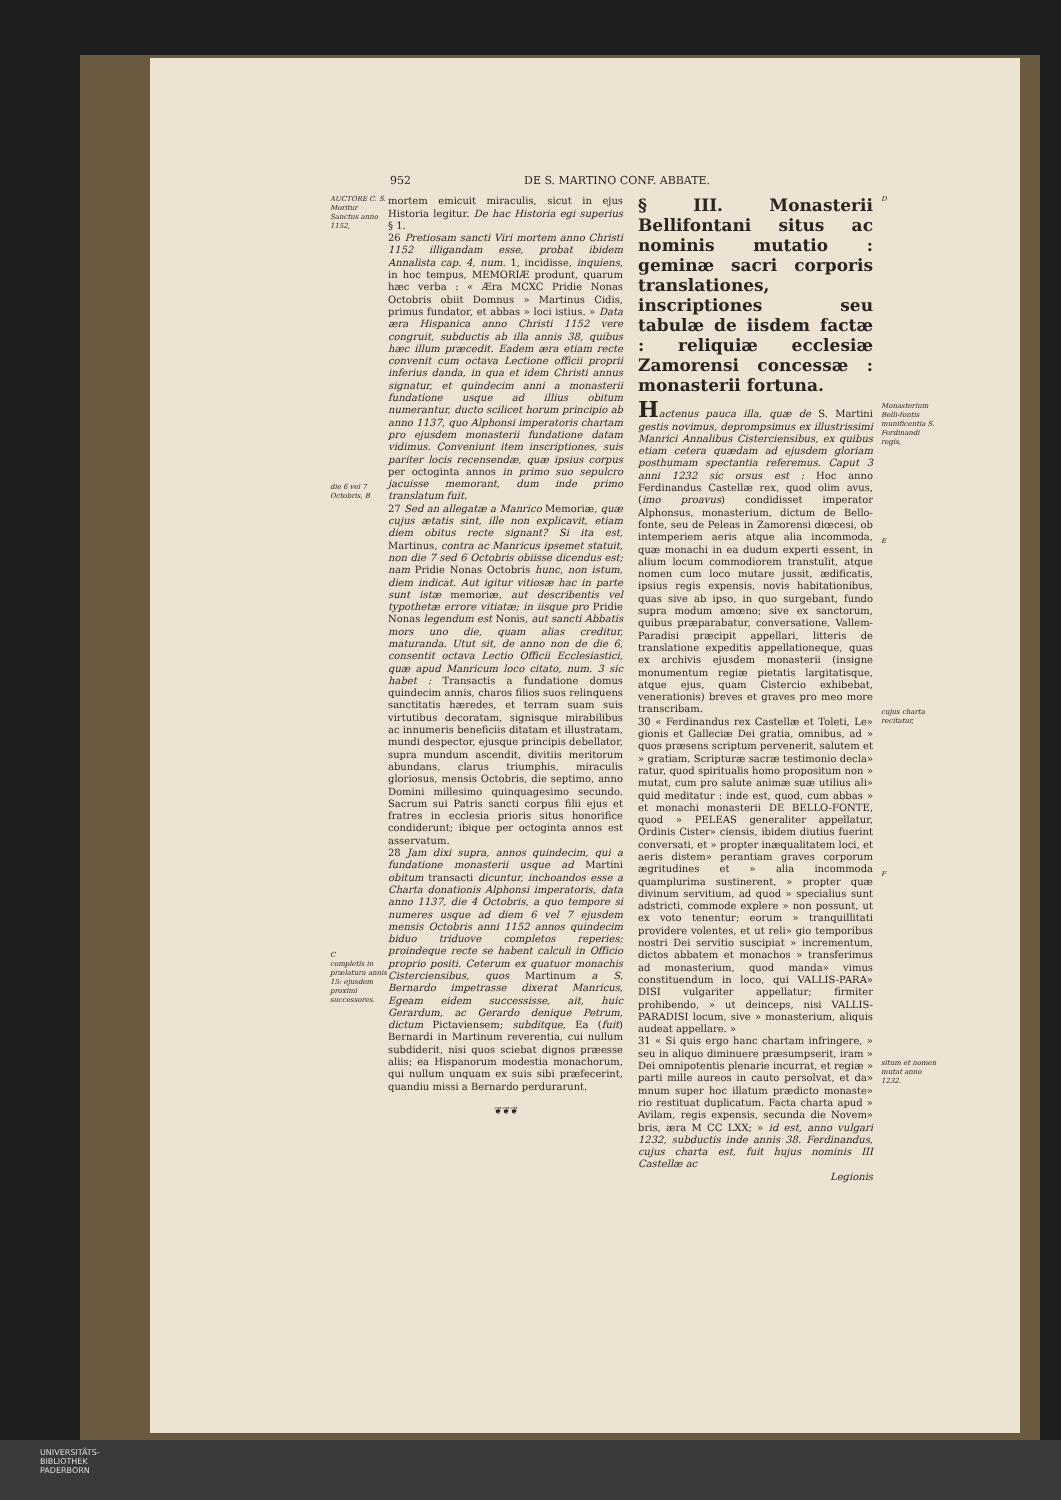952 DE S. MARTINO CONF. ABBATE.
AUCTORE C. S.
Moritur Sanctus anno 1152,
die 6 vel 7 Octobris, B
C
completis in prælatura annis 15: ejusdem proximi successores.
mortem emicuit miraculis, sicut in ejus Historia legitur. De hac Historia egi superius § 1.
26 Pretiosam sancti Viri mortem anno Christi 1152 illigandam esse, probat ibidem Annalista cap. 4, num. 1, incidisse, inquiens, in hoc tempus, MEMORIÆ produnt, quarum hæc verba : « Æra MCXC Pridie Nonas Octobris obiit Domnus » Martinus Cidis, primus fundator, et abbas » loci istius. » Data æra Hispanica anno Christi 1152 vere congruit, subductis ab illa annis 38, quibus hæc illum præcedit. Eadem æra etiam recte convenit cum octava Lectione officii proprii inferius danda, in qua et idem Christi annus signatur, et quindecim anni a monasterii fundatione usque ad illius obitum numerantur, ducto scilicet horum principio ab anno 1137, quo Alphonsi imperatoris chartam pro ejusdem monasterii fundatione datam vidimus. Conveniunt item inscriptiones, suis pariter locis recensendæ, quæ ipsius corpus per octoginta annos in primo suo sepulcro jacuisse memorant, dum inde primo translatum fuit.
27 Sed an allegatæ a Manrico Memoriæ, quæ cujus ætatis sint, ille non explicavit, etiam diem obitus recte signant? Si ita est, Martinus, contra ac Manricus ipsemet statuit, non die 7 sed 6 Octobris obiisse dicendus est; nam Pridie Nonas Octobris hunc, non istum, diem indicat. Aut igitur vitiosæ hac in parte sunt istæ memoriæ, aut describentis vel typothetæ errore vitiatæ; in iisque pro Pridie Nonas legendum est Nonis, aut sancti Abbatis mors uno die, quam alias creditur, maturanda. Utut sit, de anno non de die 6, consentit octava Lectio Officii Ecclesiastici, quæ apud Manricum loco citato, num. 3 sic habet : Transactis a fundatione domus quindecim annis, charos filios suos relinquens sanctitatis hæredes, et terram suam suis virtutibus decoratam, signisque mirabilibus ac innumeris beneficiis ditatam et illustratam, mundi despector, ejusque principis debellator, supra mundum ascendit, divitiis meritorum abundans, clarus triumphis, miraculis gloriosus, mensis Octobris, die septimo, anno Domini millesimo quinquagesimo secundo. Sacrum sui Patris sancti corpus filii ejus et fratres in ecclesia prioris situs honorifice condiderunt; ibique per octoginta annos est asservatum.
28 Jam dixi supra, annos quindecim, qui a fundatione monasterii usque ad Martini obitum transacti dicuntur, inchoandos esse a Charta donationis Alphonsi imperatoris, data anno 1137, die 4 Octobris, a quo tempore si numeres usque ad diem 6 vel 7 ejusdem mensis Octobris anni 1152 annos quindecim biduo triduove completos reperies; proindeque recte se habent calculi in Officio proprio positi. Ceterum ex quatuor monachis Cisterciensibus, quos Martinum a S. Bernardo impetrasse dixerat Manricus, Egeam eidem successisse, ait, huic Gerardum, ac Gerardo denique Petrum, dictum Pictaviensem; subditque, Ea (fuit) Bernardi in Martinum reverentia, cui nullum subdiderit, nisi quos sciebat dignos præesse aliis; ea Hispanorum modestia monachorum, qui nullum unquam ex suis sibi præfecerint, quandiu missi a Bernardo perdurarunt.
❦❦❦
§ III. Monasterii Bellifontani situs ac nominis mutatio : geminæ sacri corporis translationes, inscriptiones seu tabulæ de iisdem factæ : reliquiæ ecclesiæ Zamorensi concessæ : monasterii fortuna.
Hactenus pauca illa, quæ de S. Martini gestis novimus, deprompsimus ex illustrissimi Manrici Annalibus Cisterciensibus, ex quibus etiam cetera quædam ad ejusdem gloriam posthumam spectantia referemus. Caput 3 anni 1232 sic orsus est : Hoc anno Ferdinandus Castellæ rex, quod olim avus, (imo proavus) condidisset imperator Alphonsus, monasterium, dictum de Bello-fonte, seu de Peleas in Zamorensi diœcesi, ob intemperiem aeris atque alia incommoda, quæ monachi in ea dudum experti essent, in alium locum commodiorem transtulit, atque nomen cum loco mutare jussit, ædificatis, ipsius regis expensis, novis habitationibus, quas sive ab ipso, in quo surgebant, fundo supra modum amœno; sive ex sanctorum, quibus præparabatur, conversatione, Vallem-Paradisi præcipit appellari, litteris de translatione expeditis appellationeque, quas ex archivis ejusdem monasterii (insigne monumentum regiæ pietatis largitatisque, atque ejus, quam Cistercio exhibebat, venerationis) breves et graves pro meo more transcribam.
30 « Ferdinandus rex Castellæ et Toleti, Le» gionis et Galleciæ Dei gratia, omnibus, ad » quos præsens scriptum pervenerit, salutem et » gratiam. Scripturæ sacræ testimonio decla» ratur, quod spiritualis homo propositum non » mutat, cum pro salute animæ suæ utilius ali» quid meditatur : inde est, quod, cum abbas » et monachi monasterii DE BELLO-FONTE, quod » PELEAS generaliter appellatur, Ordinis Cister» ciensis, ibidem diutius fuerint conversati, et » propter inæqualitatem loci, et aeris distem» perantiam graves corporum ægritudines et » alia incommoda quamplurima sustinerent, » propter quæ divinum servitium, ad quod » specialius sunt adstricti, commode explere » non possunt, ut ex voto tenentur; eorum » tranquillitati providere volentes, et ut reli» gio temporibus nostri Dei servitio suscipiat » incrementum, dictos abbatem et monachos » transferimus ad monasterium, quod manda» vimus constituendum in loco, qui VALLIS-PARA» DISI vulgariter appellatur; firmiter prohibendo, » ut deinceps, nisi VALLIS-PARADISI locum, sive » monasterium, aliquis audeat appellare. »
31 « Si quis ergo hanc chartam infringere, » seu in aliquo diminuere præsumpserit, iram » Dei omnipotentis plenarie incurrat, et regiæ » parti mille aureos in cauto persolvat, et da» mnum super hoc illatum prædicto monaste» rio restituat duplicatum. Facta charta apud » Avilam, regis expensis, secunda die Novem» bris, æra M CC LXX; » id est, anno vulgari 1232, subductis inde annis 38. Ferdinandus, cujus charta est, fuit hujus nominis III Castellæ ac
Legionis
D
Monasterium Belli-fontis munificentia S. Ferdinandi regis,
E
cujus charta recitatur,
F
situm et nomen mutat anno 1232.
UNIVERSITÄTS-
BIBLIOTHEK
PADERBORN